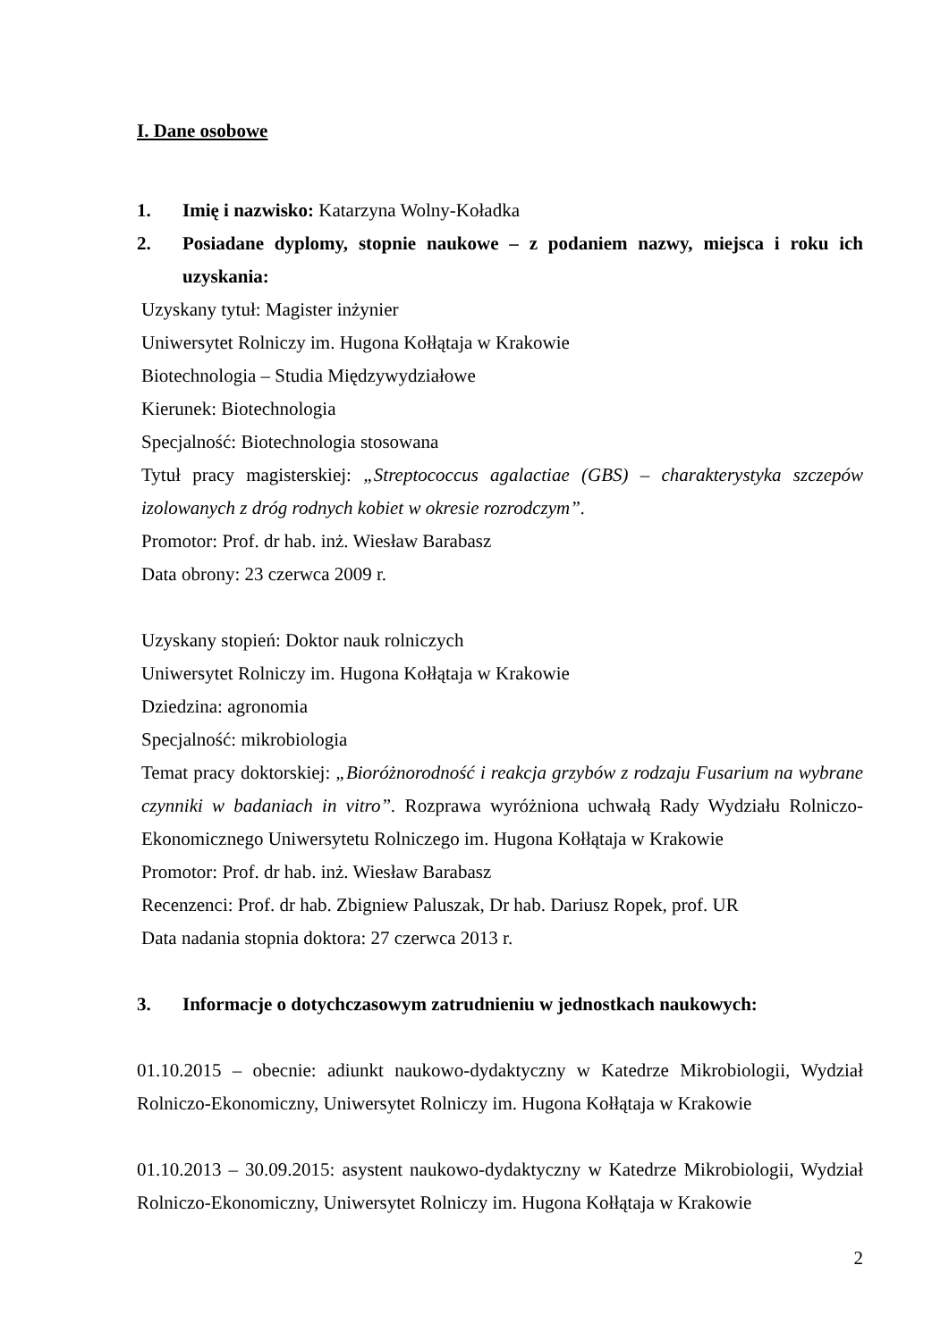I. Dane osobowe
1. Imię i nazwisko: Katarzyna Wolny-Koładka
2. Posiadane dyplomy, stopnie naukowe – z podaniem nazwy, miejsca i roku ich uzyskania:
Uzyskany tytuł: Magister inżynier
Uniwersytet Rolniczy im. Hugona Kołłątaja w Krakowie
Biotechnologia – Studia Międzywydziałowe
Kierunek: Biotechnologia
Specjalność: Biotechnologia stosowana
Tytuł pracy magisterskiej: „Streptococcus agalactiae (GBS) – charakterystyka szczepów izolowanych z dróg rodnych kobiet w okresie rozrodczym”.
Promotor: Prof. dr hab. inż. Wiesław Barabasz
Data obrony: 23 czerwca 2009 r.
Uzyskany stopień: Doktor nauk rolniczych
Uniwersytet Rolniczy im. Hugona Kołłątaja w Krakowie
Dziedzina: agronomia
Specjalność: mikrobiologia
Temat pracy doktorskiej: „Bioróżnorodność i reakcja grzybów z rodzaju Fusarium na wybrane czynniki w badaniach in vitro”. Rozprawa wyróżniona uchwałą Rady Wydziału Rolniczo-Ekonomicznego Uniwersytetu Rolniczego im. Hugona Kołłątaja w Krakowie
Promotor: Prof. dr hab. inż. Wiesław Barabasz
Recenzenci: Prof. dr hab. Zbigniew Paluszak, Dr hab. Dariusz Ropek, prof. UR
Data nadania stopnia doktora: 27 czerwca 2013 r.
3. Informacje o dotychczasowym zatrudnieniu w jednostkach naukowych:
01.10.2015 – obecnie: adiunkt naukowo-dydaktyczny w Katedrze Mikrobiologii, Wydział Rolniczo-Ekonomiczny, Uniwersytet Rolniczy im. Hugona Kołłątaja w Krakowie
01.10.2013 – 30.09.2015: asystent naukowo-dydaktyczny w Katedrze Mikrobiologii, Wydział Rolniczo-Ekonomiczny, Uniwersytet Rolniczy im. Hugona Kołłątaja w Krakowie
2